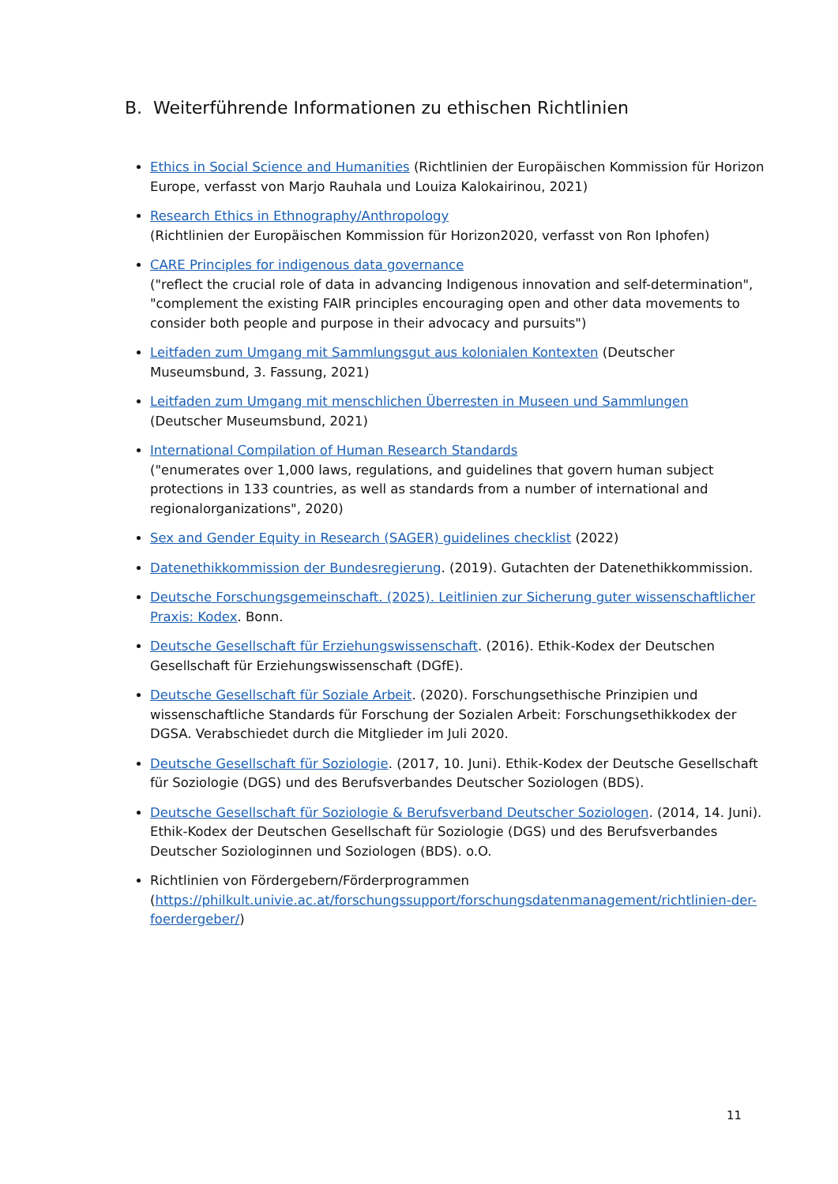B. Weiterführende Informationen zu ethischen Richtlinien
Ethics in Social Science and Humanities (Richtlinien der Europäischen Kommission für Horizon Europe, verfasst von Marjo Rauhala und Louiza Kalokairinou, 2021)
Research Ethics in Ethnography/Anthropology
(Richtlinien der Europäischen Kommission für Horizon2020, verfasst von Ron Iphofen)
CARE Principles for indigenous data governance
("reflect the crucial role of data in advancing Indigenous innovation and self-determination", "complement the existing FAIR principles encouraging open and other data movements to consider both people and purpose in their advocacy and pursuits")
Leitfaden zum Umgang mit Sammlungsgut aus kolonialen Kontexten (Deutscher Museumsbund, 3. Fassung, 2021)
Leitfaden zum Umgang mit menschlichen Überresten in Museen und Sammlungen
(Deutscher Museumsbund, 2021)
International Compilation of Human Research Standards
("enumerates over 1,000 laws, regulations, and guidelines that govern human subject protections in 133 countries, as well as standards from a number of international and regionalorganizations", 2020)
Sex and Gender Equity in Research (SAGER) guidelines checklist (2022)
Datenethikkommission der Bundesregierung. (2019). Gutachten der Datenethikkommission.
Deutsche Forschungsgemeinschaft. (2025). Leitlinien zur Sicherung guter wissenschaftlicher Praxis: Kodex. Bonn.
Deutsche Gesellschaft für Erziehungswissenschaft. (2016). Ethik-Kodex der Deutschen Gesellschaft für Erziehungswissenschaft (DGfE).
Deutsche Gesellschaft für Soziale Arbeit. (2020). Forschungsethische Prinzipien und wissenschaftliche Standards für Forschung der Sozialen Arbeit: Forschungsethikkodex der DGSA. Verabschiedet durch die Mitglieder im Juli 2020.
Deutsche Gesellschaft für Soziologie. (2017, 10. Juni). Ethik-Kodex der Deutsche Gesellschaft für Soziologie (DGS) und des Berufsverbandes Deutscher Soziologen (BDS).
Deutsche Gesellschaft für Soziologie & Berufsverband Deutscher Soziologen. (2014, 14. Juni). Ethik-Kodex der Deutschen Gesellschaft für Soziologie (DGS) und des Berufsverbandes Deutscher Soziologinnen und Soziologen (BDS). o.O.
Richtlinien von Fördergebern/Förderprogrammen (https://philkult.univie.ac.at/forschungssupport/forschungsdatenmanagement/richtlinien-der-foerdergeber/)
11